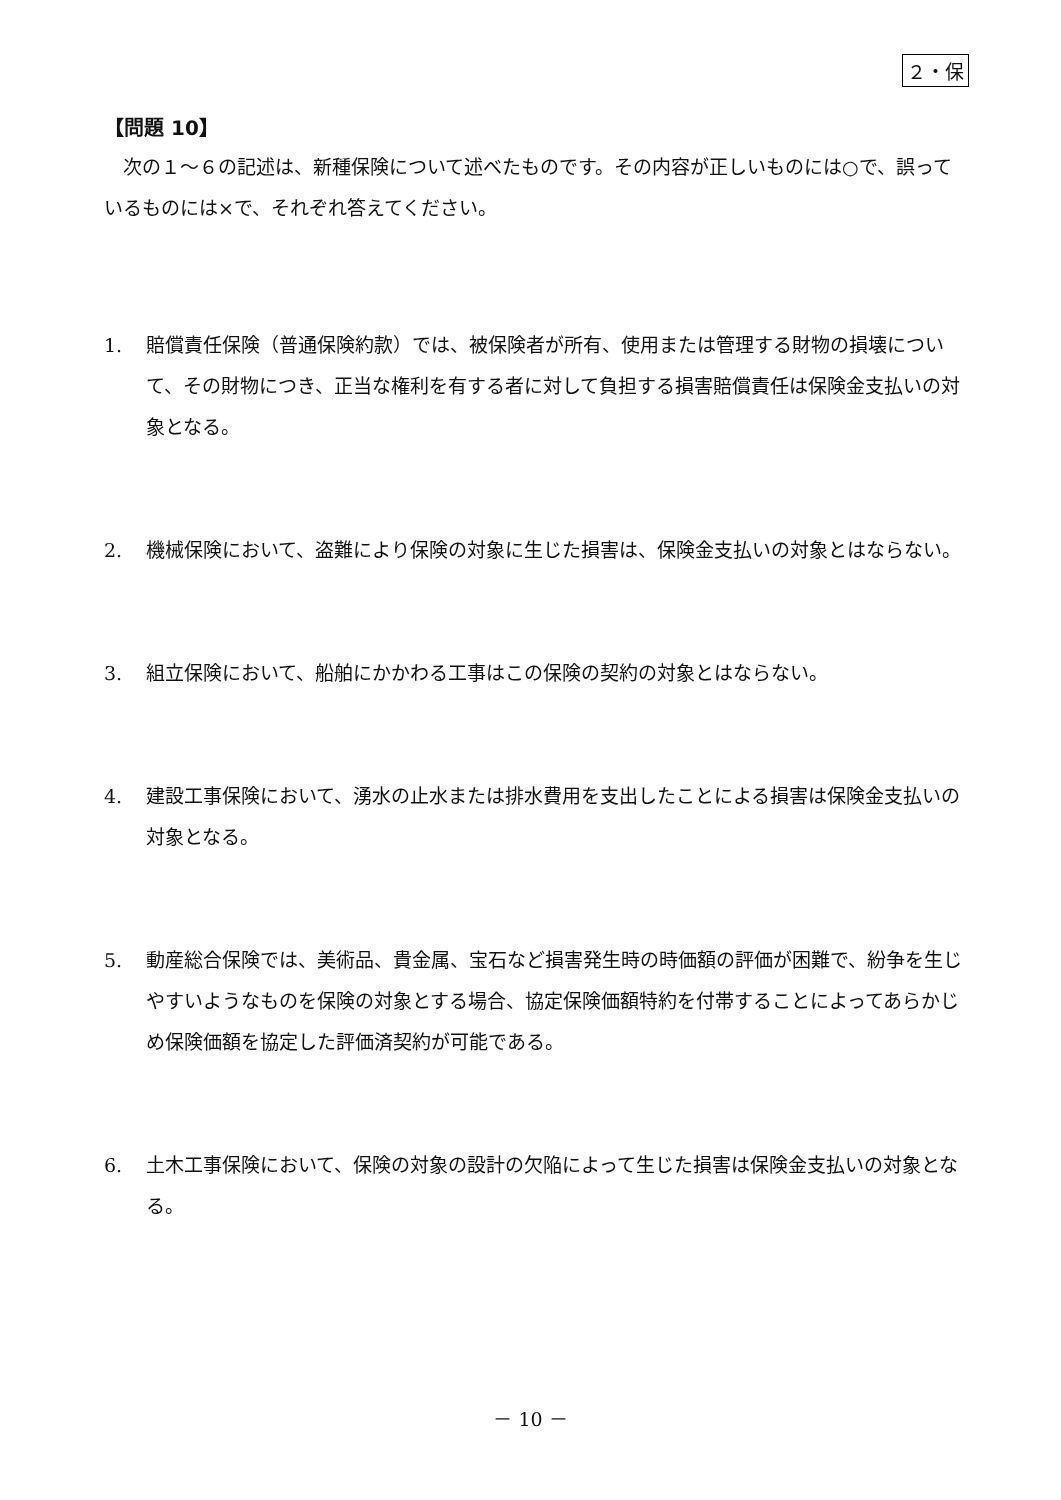２・保
【問題 10】
　次の１～６の記述は、新種保険について述べたものです。その内容が正しいものには○で、誤っているものには×で、それぞれ答えてください。
1. 賠償責任保険（普通保険約款）では、被保険者が所有、使用または管理する財物の損壊について、その財物につき、正当な権利を有する者に対して負担する損害賠償責任は保険金支払いの対象となる。
2. 機械保険において、盗難により保険の対象に生じた損害は、保険金支払いの対象とはならない。
3. 組立保険において、船舶にかかわる工事はこの保険の契約の対象とはならない。
4. 建設工事保険において、湧水の止水または排水費用を支出したことによる損害は保険金支払いの対象となる。
5. 動産総合保険では、美術品、貴金属、宝石など損害発生時の時価額の評価が困難で、紛争を生じやすいようなものを保険の対象とする場合、協定保険価額特約を付帯することによってあらかじめ保険価額を協定した評価済契約が可能である。
6. 土木工事保険において、保険の対象の設計の欠陥によって生じた損害は保険金支払いの対象となる。
－ 10 －